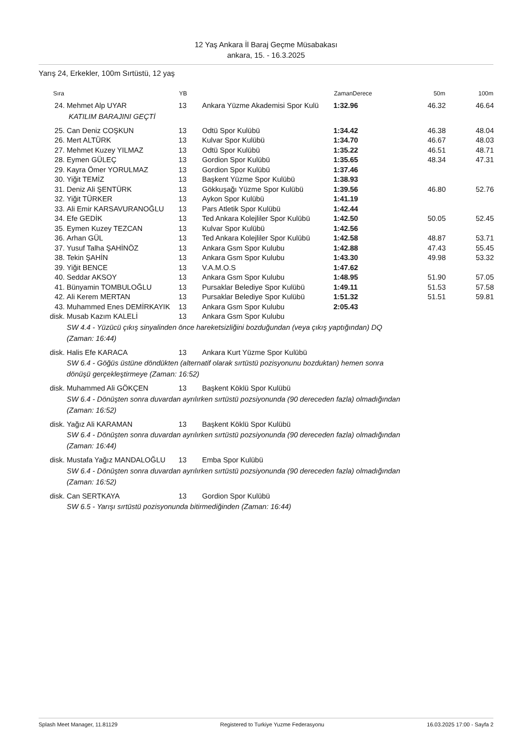12 Yaş Ankara İl Baraj Geçme Müsabakası
ankara, 15. - 16.3.2025
Yarış 24, Erkekler, 100m Sırtüstü, 12 yaş
| Sıra | | YB | | ZamanDerece | 50m | 100m |
| --- | --- | --- | --- | --- | --- | --- |
| 24. | Mehmet Alp UYAR | 13 | Ankara Yüzme Akademisi Spor Kulü | 1:32.96 | 46.32 | 46.64 |
| | KATILIM BARAJINI GEÇTİ | | | | | |
| 25. | Can Deniz COŞKUN | 13 | Odtü Spor Kulübü | 1:34.42 | 46.38 | 48.04 |
| 26. | Mert ALTÜRK | 13 | Kulvar Spor Kulübü | 1:34.70 | 46.67 | 48.03 |
| 27. | Mehmet Kuzey YILMAZ | 13 | Odtü Spor Kulübü | 1:35.22 | 46.51 | 48.71 |
| 28. | Eymen GÜLEÇ | 13 | Gordion Spor Kulübü | 1:35.65 | 48.34 | 47.31 |
| 29. | Kayra Ömer YORULMAZ | 13 | Gordion Spor Kulübü | 1:37.46 | | |
| 30. | Yiğit TEMİZ | 13 | Başkent Yüzme Spor Kulübü | 1:38.93 | | |
| 31. | Deniz Ali ŞENTÜRK | 13 | Gökkuşağı Yüzme Spor Kulübü | 1:39.56 | 46.80 | 52.76 |
| 32. | Yiğit TÜRKER | 13 | Aykon Spor Kulübü | 1:41.19 | | |
| 33. | Ali Emir KARSAVURANOĞLU | 13 | Pars Atletik Spor Kulübü | 1:42.44 | | |
| 34. | Efe GEDİK | 13 | Ted Ankara Kolejliler Spor Kulübü | 1:42.50 | 50.05 | 52.45 |
| 35. | Eymen Kuzey TEZCAN | 13 | Kulvar Spor Kulübü | 1:42.56 | | |
| 36. | Arhan GÜL | 13 | Ted Ankara Kolejliler Spor Kulübü | 1:42.58 | 48.87 | 53.71 |
| 37. | Yusuf Talha ŞAHİNÖZ | 13 | Ankara Gsm Spor Kulubu | 1:42.88 | 47.43 | 55.45 |
| 38. | Tekin ŞAHİN | 13 | Ankara Gsm Spor Kulubu | 1:43.30 | 49.98 | 53.32 |
| 39. | Yiğit BENCE | 13 | V.A.M.O.S | 1:47.62 | | |
| 40. | Seddar AKSOY | 13 | Ankara Gsm Spor Kulubu | 1:48.95 | 51.90 | 57.05 |
| 41. | Bünyamin TOMBULOĞLU | 13 | Pursaklar Belediye Spor Kulübü | 1:49.11 | 51.53 | 57.58 |
| 42. | Ali Kerem MERTAN | 13 | Pursaklar Belediye Spor Kulübü | 1:51.32 | 51.51 | 59.81 |
| 43. | Muhammed Enes DEMİRKAYIK | 13 | Ankara Gsm Spor Kulubu | 2:05.43 | | |
| disk. | Musab Kazım KALELİ | 13 | Ankara Gsm Spor Kulubu | | | |
| | SW 4.4 - Yüzücü çıkış sinyalinden önce hareketsizliğini bozduğundan (veya çıkış yaptığından) DQ (Zaman: 16:44) | | | | | |
| disk. | Halis Efe KARACA | 13 | Ankara Kurt Yüzme Spor Kulübü | | | |
| | SW 6.4 - Göğüs üstüne döndükten (alternatif olarak sırtüstü pozisyonunu bozduktan) hemen sonra dönüşü gerçekleştirmeye (Zaman: 16:52) | | | | | |
| disk. | Muhammed Ali GÖKÇEN | 13 | Başkent Köklü Spor Kulübü | | | |
| | SW 6.4 - Dönüşten sonra duvardan ayrılırken sırtüstü pozsiyonunda (90 dereceden fazla) olmadığından (Zaman: 16:52) | | | | | |
| disk. | Yağız Ali KARAMAN | 13 | Başkent Köklü Spor Kulübü | | | |
| | SW 6.4 - Dönüşten sonra duvardan ayrılırken sırtüstü pozsiyonunda (90 dereceden fazla) olmadığından (Zaman: 16:44) | | | | | |
| disk. | Mustafa Yağız MANDALOĞLU | 13 | Emba Spor Kulübü | | | |
| | SW 6.4 - Dönüşten sonra duvardan ayrılırken sırtüstü pozsiyonunda (90 dereceden fazla) olmadığından (Zaman: 16:52) | | | | | |
| disk. | Can SERTKAYA | 13 | Gordion Spor Kulübü | | | |
| | SW 6.5 - Yarışı sırtüstü pozisyonunda bitirmediğinden (Zaman: 16:44) | | | | | |
Splash Meet Manager, 11.81129 Registered to Turkiye Yuzme Federasyonu 16.03.2025 17:00 - Sayfa 2